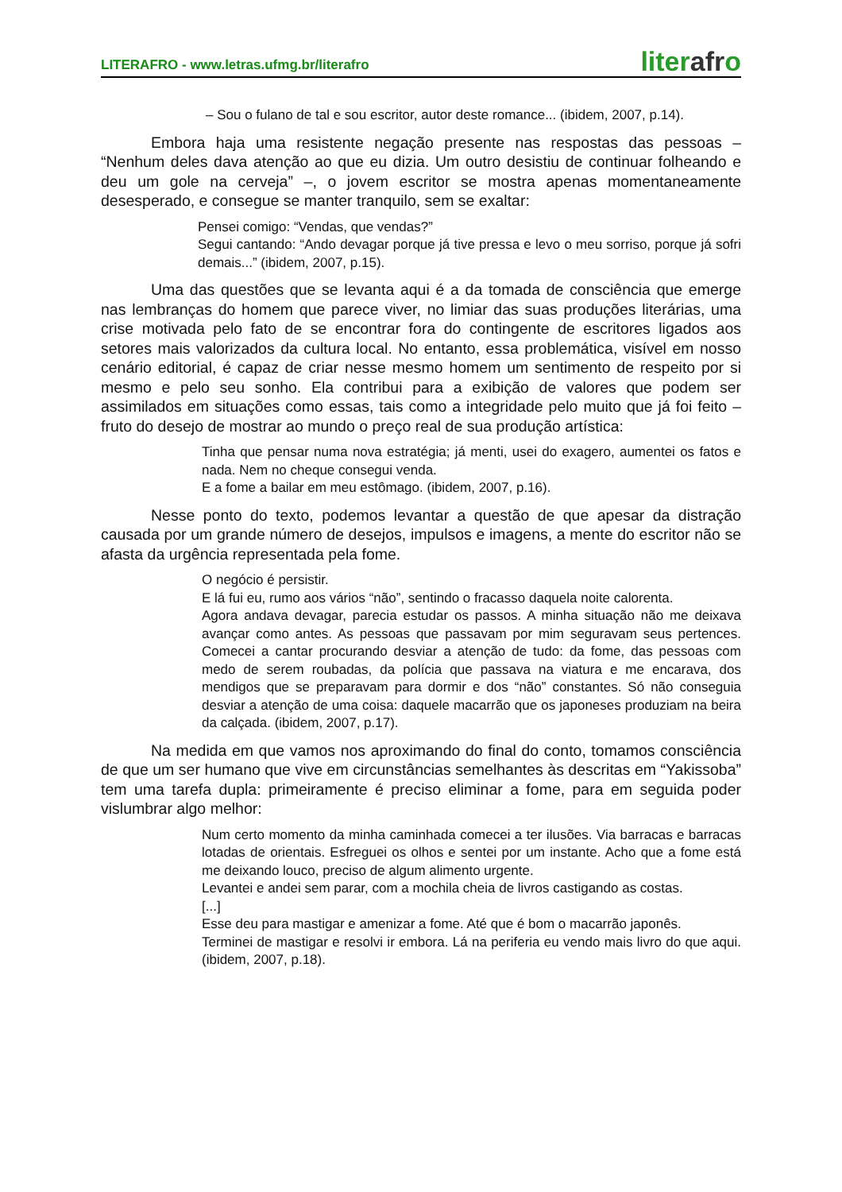LITERAFRO - www.letras.ufmg.br/literafro
literafro
– Sou o fulano de tal e sou escritor, autor deste romance... (ibidem, 2007, p.14).
Embora haja uma resistente negação presente nas respostas das pessoas – “Nenhum deles dava atenção ao que eu dizia. Um outro desistiu de continuar folheando e deu um gole na cerveja” –, o jovem escritor se mostra apenas momentaneamente desesperado, e consegue se manter tranquilo, sem se exaltar:
Pensei comigo: “Vendas, que vendas?”
Segui cantando: “Ando devagar porque já tive pressa e levo o meu sorriso, porque já sofri demais...” (ibidem, 2007, p.15).
Uma das questões que se levanta aqui é a da tomada de consciência que emerge nas lembranças do homem que parece viver, no limiar das suas produções literárias, uma crise motivada pelo fato de se encontrar fora do contingente de escritores ligados aos setores mais valorizados da cultura local. No entanto, essa problemática, visível em nosso cenário editorial, é capaz de criar nesse mesmo homem um sentimento de respeito por si mesmo e pelo seu sonho. Ela contribui para a exibição de valores que podem ser assimilados em situações como essas, tais como a integridade pelo muito que já foi feito – fruto do desejo de mostrar ao mundo o preço real de sua produção artística:
Tinha que pensar numa nova estratégia; já menti, usei do exagero, aumentei os fatos e nada. Nem no cheque consegui venda.
E a fome a bailar em meu estômago. (ibidem, 2007, p.16).
Nesse ponto do texto, podemos levantar a questão de que apesar da distração causada por um grande número de desejos, impulsos e imagens, a mente do escritor não se afasta da urgência representada pela fome.
O negócio é persistir.
E lá fui eu, rumo aos vários “não”, sentindo o fracasso daquela noite calorenta.
Agora andava devagar, parecia estudar os passos. A minha situação não me deixava avançar como antes. As pessoas que passavam por mim seguravam seus pertences. Comecei a cantar procurando desviar a atenção de tudo: da fome, das pessoas com medo de serem roubadas, da polícia que passava na viatura e me encarava, dos mendigos que se preparavam para dormir e dos “não” constantes. Só não conseguia desviar a atenção de uma coisa: daquele macarrão que os japoneses produziam na beira da calçada. (ibidem, 2007, p.17).
Na medida em que vamos nos aproximando do final do conto, tomamos consciência de que um ser humano que vive em circunstâncias semelhantes às descritas em “Yakissoba” tem uma tarefa dupla: primeiramente é preciso eliminar a fome, para em seguida poder vislumbrar algo melhor:
Num certo momento da minha caminhada comecei a ter ilusões. Via barracas e barracas lotadas de orientais. Esfreguei os olhos e sentei por um instante. Acho que a fome está me deixando louco, preciso de algum alimento urgente.
Levantei e andei sem parar, com a mochila cheia de livros castigando as costas.
[...]
Esse deu para mastigar e amenizar a fome. Até que é bom o macarrão japonês.
Terminei de mastigar e resolvi ir embora. Lá na periferia eu vendo mais livro do que aqui. (ibidem, 2007, p.18).